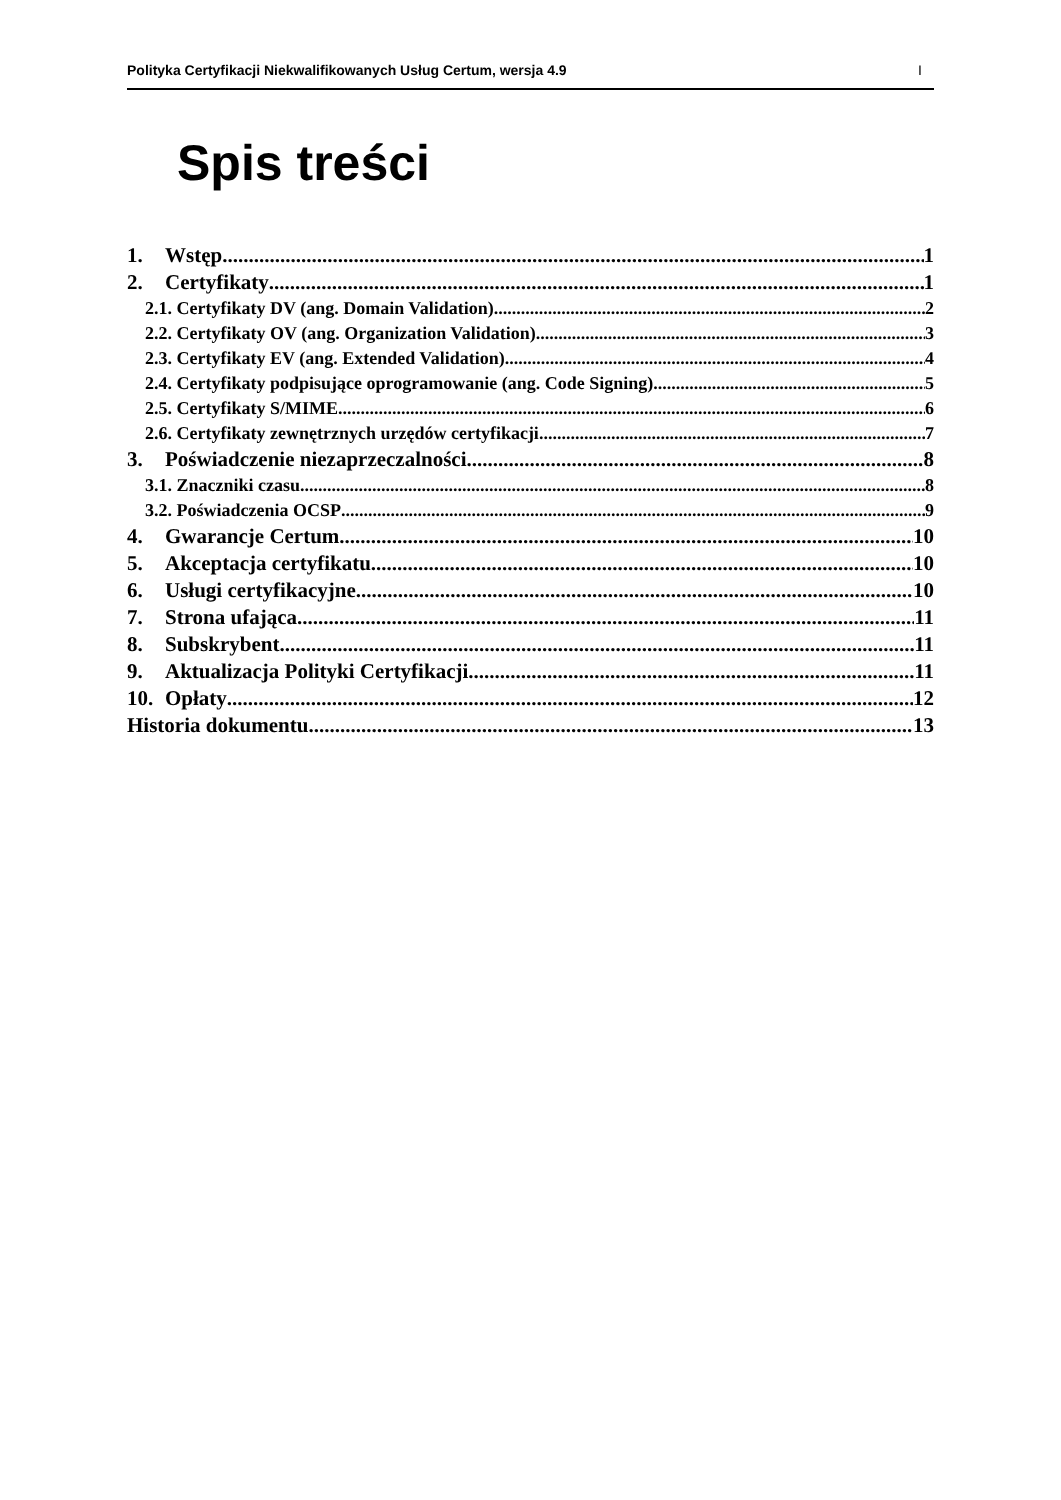Polityka Certyfikacji Niekwalifikowanych Usług Certum, wersja 4.9 I
Spis treści
1. Wstęp 1
2. Certyfikaty 1
2.1. Certyfikaty DV (ang. Domain Validation) 2
2.2. Certyfikaty OV (ang. Organization Validation) 3
2.3. Certyfikaty EV (ang. Extended Validation) 4
2.4. Certyfikaty podpisujące oprogramowanie (ang. Code Signing) 5
2.5. Certyfikaty S/MIME 6
2.6. Certyfikaty zewnętrznych urzędów certyfikacji 7
3. Poświadczenie niezaprzeczalności 8
3.1. Znaczniki czasu 8
3.2. Poświadczenia OCSP 9
4. Gwarancje Certum 10
5. Akceptacja certyfikatu 10
6. Usługi certyfikacyjne 10
7. Strona ufająca 11
8. Subskrybent 11
9. Aktualizacja Polityki Certyfikacji 11
10. Opłaty 12
Historia dokumentu 13